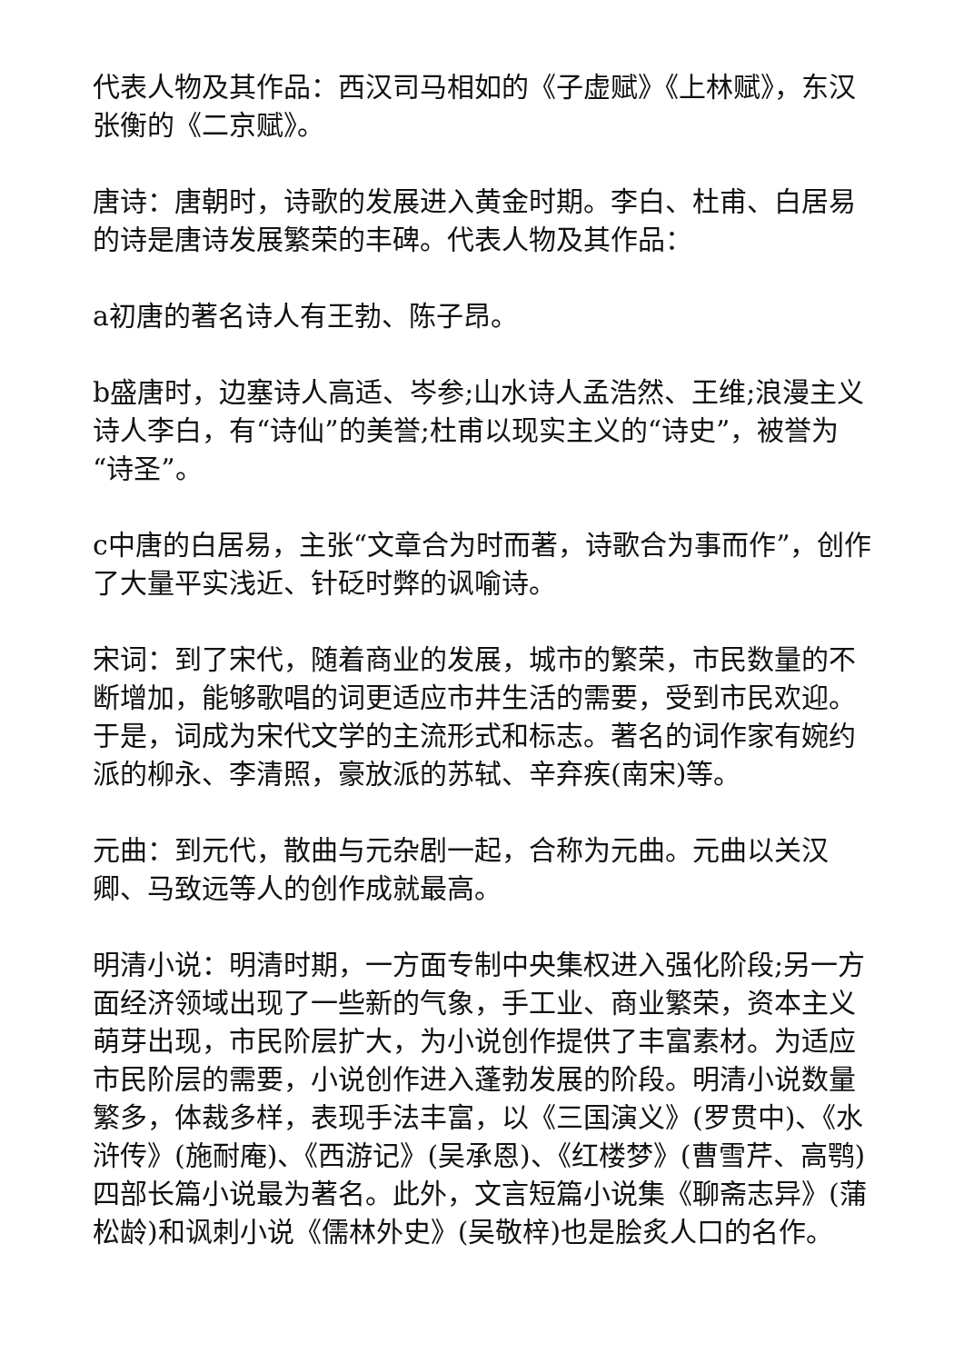代表人物及其作品：西汉司马相如的《子虚赋》《上林赋》，东汉张衡的《二京赋》。
唐诗：唐朝时，诗歌的发展进入黄金时期。李白、杜甫、白居易的诗是唐诗发展繁荣的丰碑。代表人物及其作品：
a初唐的著名诗人有王勃、陈子昂。
b盛唐时，边塞诗人高适、岑参;山水诗人孟浩然、王维;浪漫主义诗人李白，有“诗仙”的美誉;杜甫以现实主义的“诗史”，被誉为“诗圣”。
c中唐的白居易，主张“文章合为时而著，诗歌合为事而作”，创作了大量平实浅近、针砭时弊的讽喻诗。
宋词：到了宋代，随着商业的发展，城市的繁荣，市民数量的不断增加，能够歌唱的词更适应市井生活的需要，受到市民欢迎。于是，词成为宋代文学的主流形式和标志。著名的词作家有婉约派的柳永、李清照，豪放派的苏轼、辛弃疾(南宋)等。
元曲：到元代，散曲与元杂剧一起，合称为元曲。元曲以关汉卿、马致远等人的创作成就最高。
明清小说：明清时期，一方面专制中央集权进入强化阶段;另一方面经济领域出现了一些新的气象，手工业、商业繁荣，资本主义萌芽出现，市民阶层扩大，为小说创作提供了丰富素材。为适应市民阶层的需要，小说创作进入蓬勃发展的阶段。明清小说数量繁多，体裁多样，表现手法丰富，以《三国演义》(罗贯中)、《水浒传》(施耐庵)、《西游记》(吴承恩)、《红楼梦》(曹雪芹、高鹗)四部长篇小说最为著名。此外，文言短篇小说集《聊斋志异》(蒲松龄)和讽刺小说《儒林外史》(吴敬梓)也是脍炙人口的名作。